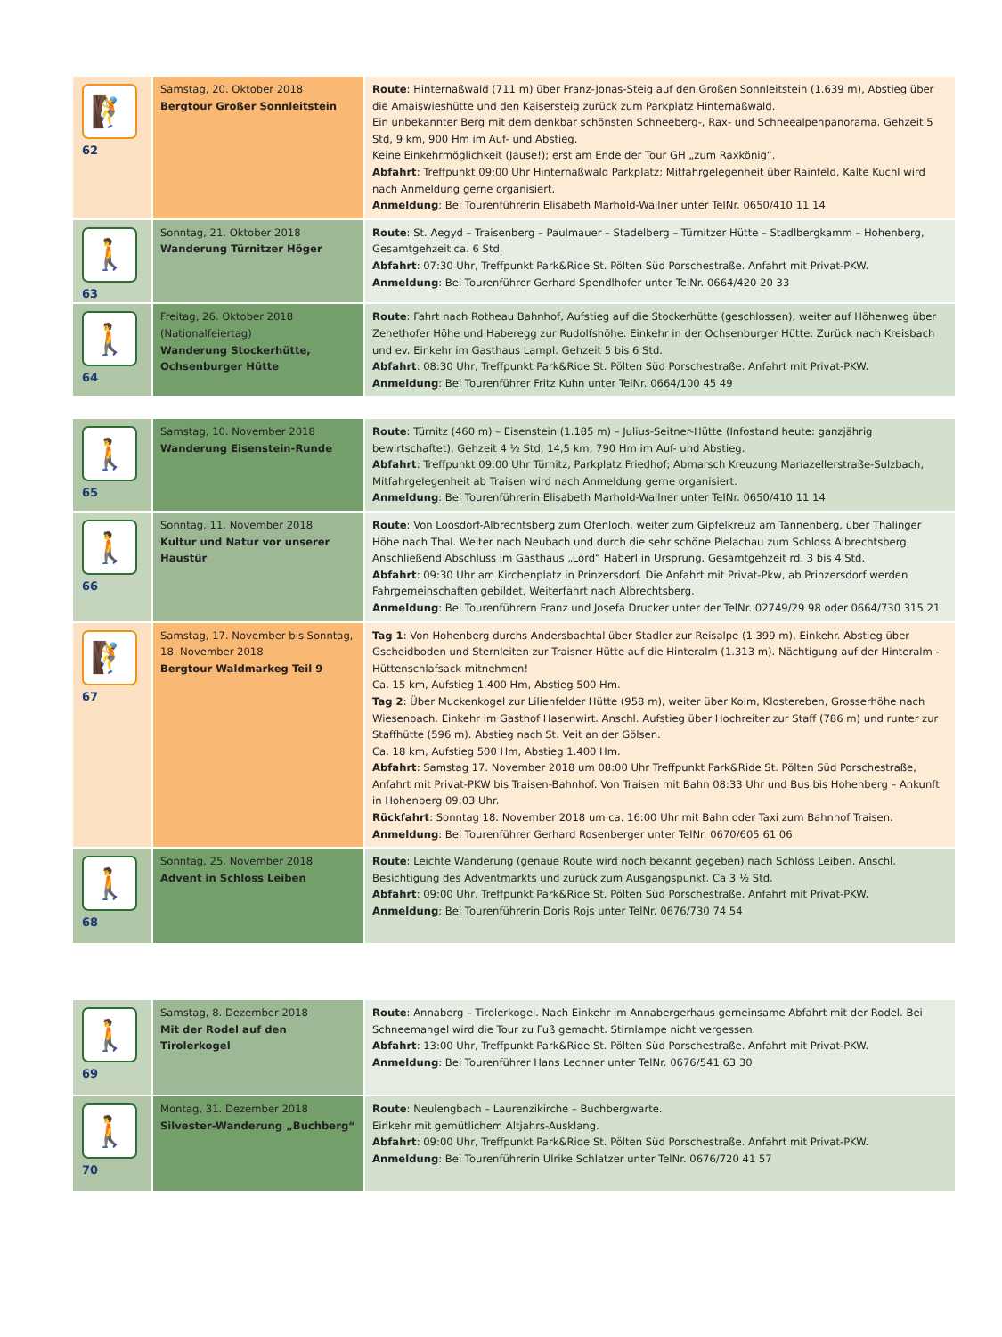| 🧗 62 | Samstag, 20. Oktober 2018 Bergtour Großer Sonnleitstein | Route : Hinternaßwald (711 m) über Franz-Jonas-Steig auf den Großen Sonnleitstein (1.639 m), Abstieg über die Amaiswieshütte und den Kaisersteig zurück zum Parkplatz Hinternaßwald. Ein unbekannter Berg mit dem denkbar schönsten Schneeberg-, Rax- und Schneealpenpanorama. Gehzeit 5 Std, 9 km, 900 Hm im Auf- und Abstieg. Keine Einkehrmöglichkeit (Jause!); erst am Ende der Tour GH „zum Raxkönig“. Abfahrt : Treffpunkt 09:00 Uhr Hinternaßwald Parkplatz; Mitfahrgelegenheit über Rainfeld, Kalte Kuchl wird nach Anmeldung gerne organisiert. Anmeldung : Bei Tourenführerin Elisabeth Marhold-Wallner unter TelNr. 0650/410 11 14 |
| 🚶 63 | Sonntag, 21. Oktober 2018 Wanderung Türnitzer Höger | Route : St. Aegyd – Traisenberg – Paulmauer – Stadelberg – Türnitzer Hütte – Stadlbergkamm – Hohenberg, Gesamtgehzeit ca. 6 Std. Abfahrt : 07:30 Uhr, Treffpunkt Park&Ride St. Pölten Süd Porschestraße. Anfahrt mit Privat-PKW. Anmeldung : Bei Tourenführer Gerhard Spendlhofer unter TelNr. 0664/420 20 33 |
| 🚶 64 | Freitag, 26. Oktober 2018 (Nationalfeiertag) Wanderung Stockerhütte, Ochsenburger Hütte | Route : Fahrt nach Rotheau Bahnhof, Aufstieg auf die Stockerhütte (geschlossen), weiter auf Höhenweg über Zehethofer Höhe und Haberegg zur Rudolfshöhe. Einkehr in der Ochsenburger Hütte. Zurück nach Kreisbach und ev. Einkehr im Gasthaus Lampl. Gehzeit 5 bis 6 Std. Abfahrt : 08:30 Uhr, Treffpunkt Park&Ride St. Pölten Süd Porschestraße. Anfahrt mit Privat-PKW. Anmeldung : Bei Tourenführer Fritz Kuhn unter TelNr. 0664/100 45 49 |
| 🚶 65 | Samstag, 10. November 2018 Wanderung Eisenstein-Runde | Route : Türnitz (460 m) – Eisenstein (1.185 m) – Julius-Seitner-Hütte (Infostand heute: ganzjährig bewirtschaftet), Gehzeit 4 ½ Std, 14,5 km, 790 Hm im Auf- und Abstieg. Abfahrt : Treffpunkt 09:00 Uhr Türnitz, Parkplatz Friedhof; Abmarsch Kreuzung Mariazellerstraße-Sulzbach, Mitfahrgelegenheit ab Traisen wird nach Anmeldung gerne organisiert. Anmeldung : Bei Tourenführerin Elisabeth Marhold-Wallner unter TelNr. 0650/410 11 14 |
| 🚶 66 | Sonntag, 11. November 2018 Kultur und Natur vor unserer Haustür | Route : Von Loosdorf-Albrechtsberg zum Ofenloch, weiter zum Gipfelkreuz am Tannenberg, über Thalinger Höhe nach Thal. Weiter nach Neubach und durch die sehr schöne Pielachau zum Schloss Albrechtsberg. Anschließend Abschluss im Gasthaus „Lord“ Haberl in Ursprung. Gesamtgehzeit rd. 3 bis 4 Std. Abfahrt : 09:30 Uhr am Kirchenplatz in Prinzersdorf. Die Anfahrt mit Privat-Pkw, ab Prinzersdorf werden Fahrgemeinschaften gebildet, Weiterfahrt nach Albrechtsberg. Anmeldung : Bei Tourenführern Franz und Josefa Drucker unter der TelNr. 02749/29 98 oder 0664/730 315 21 |
| 🧗 67 | Samstag, 17. November bis Sonntag, 18. November 2018 Bergtour Waldmarkeg Teil 9 | Tag 1 : Von Hohenberg durchs Andersbachtal über Stadler zur Reisalpe (1.399 m), Einkehr. Abstieg über Gscheidboden und Sternleiten zur Traisner Hütte auf die Hinteralm (1.313 m). Nächtigung auf der Hinteralm - Hüttenschlafsack mitnehmen! Ca. 15 km, Aufstieg 1.400 Hm, Abstieg 500 Hm. Tag 2 : Über Muckenkogel zur Lilienfelder Hütte (958 m), weiter über Kolm, Klostereben, Grosserhöhe nach Wiesenbach. Einkehr im Gasthof Hasenwirt. Anschl. Aufstieg über Hochreiter zur Staff (786 m) und runter zur Staffhütte (596 m). Abstieg nach St. Veit an der Gölsen. Ca. 18 km, Aufstieg 500 Hm, Abstieg 1.400 Hm. Abfahrt : Samstag 17. November 2018 um 08:00 Uhr Treffpunkt Park&Ride St. Pölten Süd Porschestraße, Anfahrt mit Privat-PKW bis Traisen-Bahnhof. Von Traisen mit Bahn 08:33 Uhr und Bus bis Hohenberg – Ankunft in Hohenberg 09:03 Uhr. Rückfahrt : Sonntag 18. November 2018 um ca. 16:00 Uhr mit Bahn oder Taxi zum Bahnhof Traisen. Anmeldung : Bei Tourenführer Gerhard Rosenberger unter TelNr. 0670/605 61 06 |
| 🚶 68 | Sonntag, 25. November 2018 Advent in Schloss Leiben | Route : Leichte Wanderung (genaue Route wird noch bekannt gegeben) nach Schloss Leiben. Anschl. Besichtigung des Adventmarkts und zurück zum Ausgangspunkt. Ca 3 ½ Std. Abfahrt : 09:00 Uhr, Treffpunkt Park&Ride St. Pölten Süd Porschestraße. Anfahrt mit Privat-PKW. Anmeldung : Bei Tourenführerin Doris Rojs unter TelNr. 0676/730 74 54 |
| 🚶 69 | Samstag, 8. Dezember 2018 Mit der Rodel auf den Tirolerkogel | Route : Annaberg – Tirolerkogel. Nach Einkehr im Annabergerhaus gemeinsame Abfahrt mit der Rodel. Bei Schneemangel wird die Tour zu Fuß gemacht. Stirnlampe nicht vergessen. Abfahrt : 13:00 Uhr, Treffpunkt Park&Ride St. Pölten Süd Porschestraße. Anfahrt mit Privat-PKW. Anmeldung : Bei Tourenführer Hans Lechner unter TelNr. 0676/541 63 30 |
| 🚶 70 | Montag, 31. Dezember 2018 Silvester-Wanderung „Buchberg“ | Route : Neulengbach – Laurenzikirche – Buchbergwarte. Einkehr mit gemütlichem Altjahrs-Ausklang. Abfahrt : 09:00 Uhr, Treffpunkt Park&Ride St. Pölten Süd Porschestraße. Anfahrt mit Privat-PKW. Anmeldung : Bei Tourenführerin Ulrike Schlatzer unter TelNr. 0676/720 41 57 |